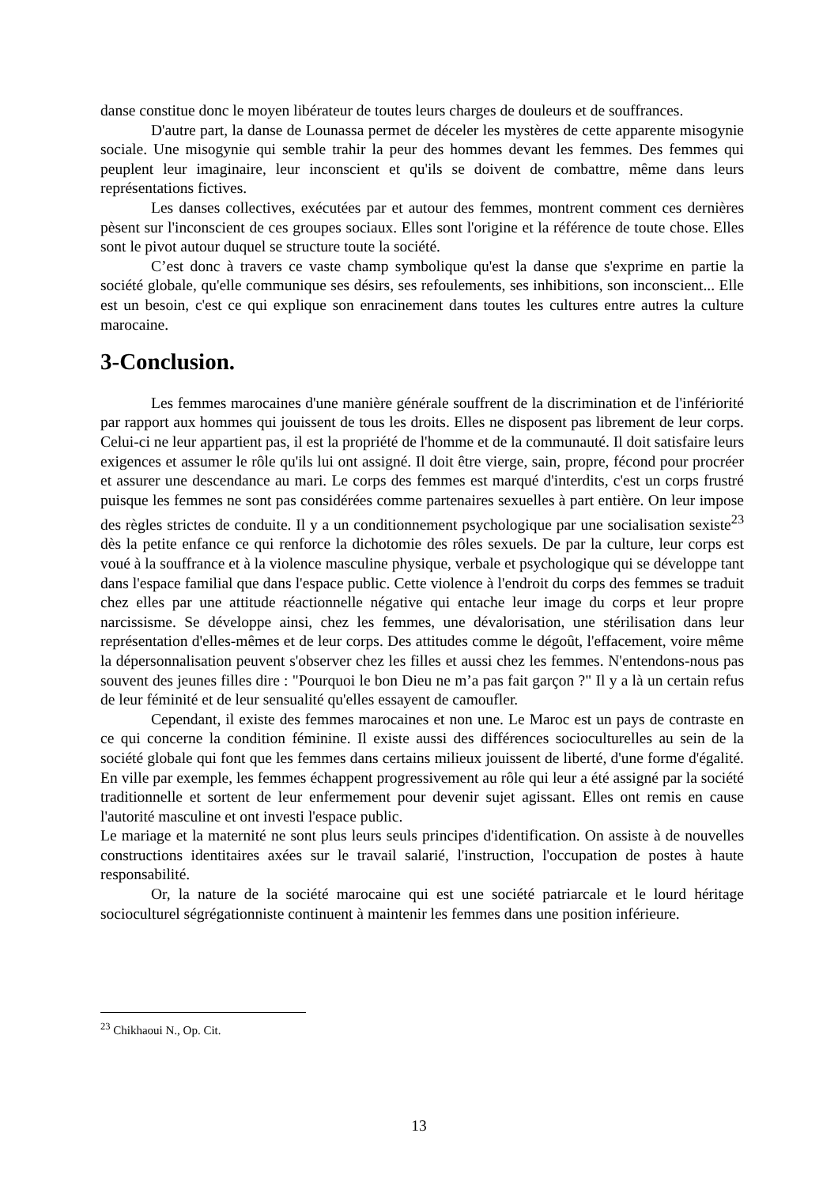danse constitue donc le moyen libérateur de toutes leurs charges de douleurs et de souffrances.
D'autre part, la danse de Lounassa permet de déceler les mystères de cette apparente misogynie sociale. Une misogynie qui semble trahir la peur des hommes devant les femmes. Des femmes qui peuplent leur imaginaire, leur inconscient et qu'ils se doivent de combattre, même dans leurs représentations fictives.
Les danses collectives, exécutées par et autour des femmes, montrent comment ces dernières pèsent sur l'inconscient de ces groupes sociaux. Elles sont l'origine et la référence de toute chose. Elles sont le pivot autour duquel se structure toute la société.
C’est donc à travers ce vaste champ symbolique qu'est la danse que s'exprime en partie la société globale, qu'elle communique ses désirs, ses refoulements, ses inhibitions, son inconscient... Elle est un besoin, c'est ce qui explique son enracinement dans toutes les cultures entre autres la culture marocaine.
3-Conclusion.
Les femmes marocaines d'une manière générale souffrent de la discrimination et de l'infériorité par rapport aux hommes qui jouissent de tous les droits. Elles ne disposent pas librement de leur corps. Celui-ci ne leur appartient pas, il est la propriété de l'homme et de la communauté. Il doit satisfaire leurs exigences et assumer le rôle qu'ils lui ont assigné. Il doit être vierge, sain, propre, fécond pour procréer et assurer une descendance au mari. Le corps des femmes est marqué d'interdits, c'est un corps frustré puisque les femmes ne sont pas considérées comme partenaires sexuelles à part entière. On leur impose des règles strictes de conduite. Il y a un conditionnement psychologique par une socialisation sexiste<sup>23</sup> dès la petite enfance ce qui renforce la dichotomie des rôles sexuels. De par la culture, leur corps est voué à la souffrance et à la violence masculine physique, verbale et psychologique qui se développe tant dans l'espace familial que dans l'espace public. Cette violence à l'endroit du corps des femmes se traduit chez elles par une attitude réactionnelle négative qui entache leur image du corps et leur propre narcissisme. Se développe ainsi, chez les femmes, une dévalorisation, une stérilisation dans leur représentation d'elles-mêmes et de leur corps. Des attitudes comme le dégoût, l'effacement, voire même la dépersonnalisation peuvent s'observer chez les filles et aussi chez les femmes. N'entendons-nous pas souvent des jeunes filles dire : "Pourquoi le bon Dieu ne m’a pas fait garçon ?" Il y a là un certain refus de leur féminité et de leur sensualité qu'elles essayent de camoufler.
Cependant, il existe des femmes marocaines et non une. Le Maroc est un pays de contraste en ce qui concerne la condition féminine. Il existe aussi des différences socioculturelles au sein de la société globale qui font que les femmes dans certains milieux jouissent de liberté, d'une forme d'égalité. En ville par exemple, les femmes échappent progressivement au rôle qui leur a été assigné par la société traditionnelle et sortent de leur enfermement pour devenir sujet agissant. Elles ont remis en cause l'autorité masculine et ont investi l'espace public.
Le mariage et la maternité ne sont plus leurs seuls principes d'identification. On assiste à de nouvelles constructions identitaires axées sur le travail salarié, l'instruction, l'occupation de postes à haute responsabilité.
Or, la nature de la société marocaine qui est une société patriarcale et le lourd héritage socioculturel ségrégationniste continuent à maintenir les femmes dans une position inférieure.
<sup>23</sup> Chikhaoui N., Op. Cit.
13